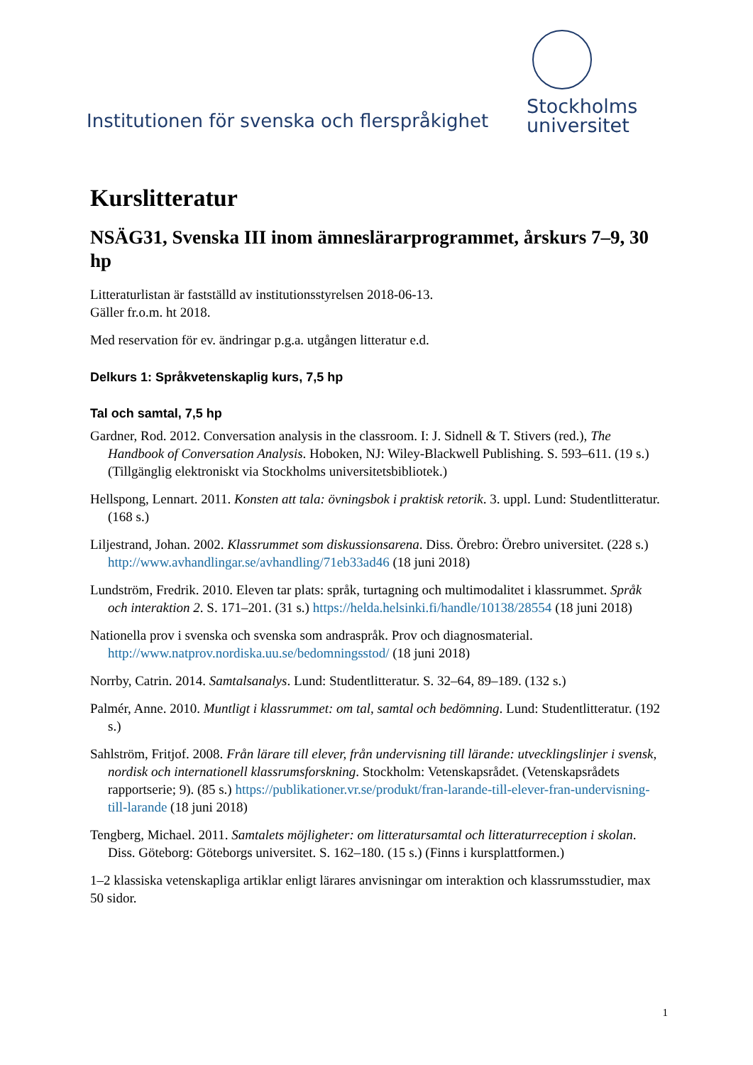Institutionen för svenska och flerspråkighet
Stockholms
universitet
Kurslitteratur
NSÄG31, Svenska III inom ämneslärarprogrammet, årskurs 7–9, 30 hp
Litteraturlistan är fastställd av institutionsstyrelsen 2018-06-13.
Gäller fr.o.m. ht 2018.
Med reservation för ev. ändringar p.g.a. utgången litteratur e.d.
Delkurs 1: Språkvetenskaplig kurs, 7,5 hp
Tal och samtal, 7,5 hp
Gardner, Rod. 2012. Conversation analysis in the classroom. I: J. Sidnell & T. Stivers (red.), The Handbook of Conversation Analysis. Hoboken, NJ: Wiley-Blackwell Publishing. S. 593–611. (19 s.) (Tillgänglig elektroniskt via Stockholms universitetsbibliotek.)
Hellspong, Lennart. 2011. Konsten att tala: övningsbok i praktisk retorik. 3. uppl. Lund: Studentlitteratur. (168 s.)
Liljestrand, Johan. 2002. Klassrummet som diskussionsarena. Diss. Örebro: Örebro universitet. (228 s.) http://www.avhandlingar.se/avhandling/71eb33ad46 (18 juni 2018)
Lundström, Fredrik. 2010. Eleven tar plats: språk, turtagning och multimodalitet i klassrummet. Språk och interaktion 2. S. 171–201. (31 s.) https://helda.helsinki.fi/handle/10138/28554 (18 juni 2018)
Nationella prov i svenska och svenska som andraspråk. Prov och diagnosmaterial. http://www.natprov.nordiska.uu.se/bedomningsstod/ (18 juni 2018)
Norrby, Catrin. 2014. Samtalsanalys. Lund: Studentlitteratur. S. 32–64, 89–189. (132 s.)
Palmér, Anne. 2010. Muntligt i klassrummet: om tal, samtal och bedömning. Lund: Studentlitteratur. (192 s.)
Sahlström, Fritjof. 2008. Från lärare till elever, från undervisning till lärande: utvecklingslinjer i svensk, nordisk och internationell klassrumsforskning. Stockholm: Vetenskapsrådet. (Vetenskapsrådets rapportserie; 9). (85 s.) https://publikationer.vr.se/produkt/fran-larande-till-elever-fran-undervisning-till-larande (18 juni 2018)
Tengberg, Michael. 2011. Samtalets möjligheter: om litteratursamtal och litteraturreception i skolan. Diss. Göteborg: Göteborgs universitet. S. 162–180. (15 s.) (Finns i kursplattformen.)
1–2 klassiska vetenskapliga artiklar enligt lärares anvisningar om interaktion och klassrumsstudier, max 50 sidor.
1